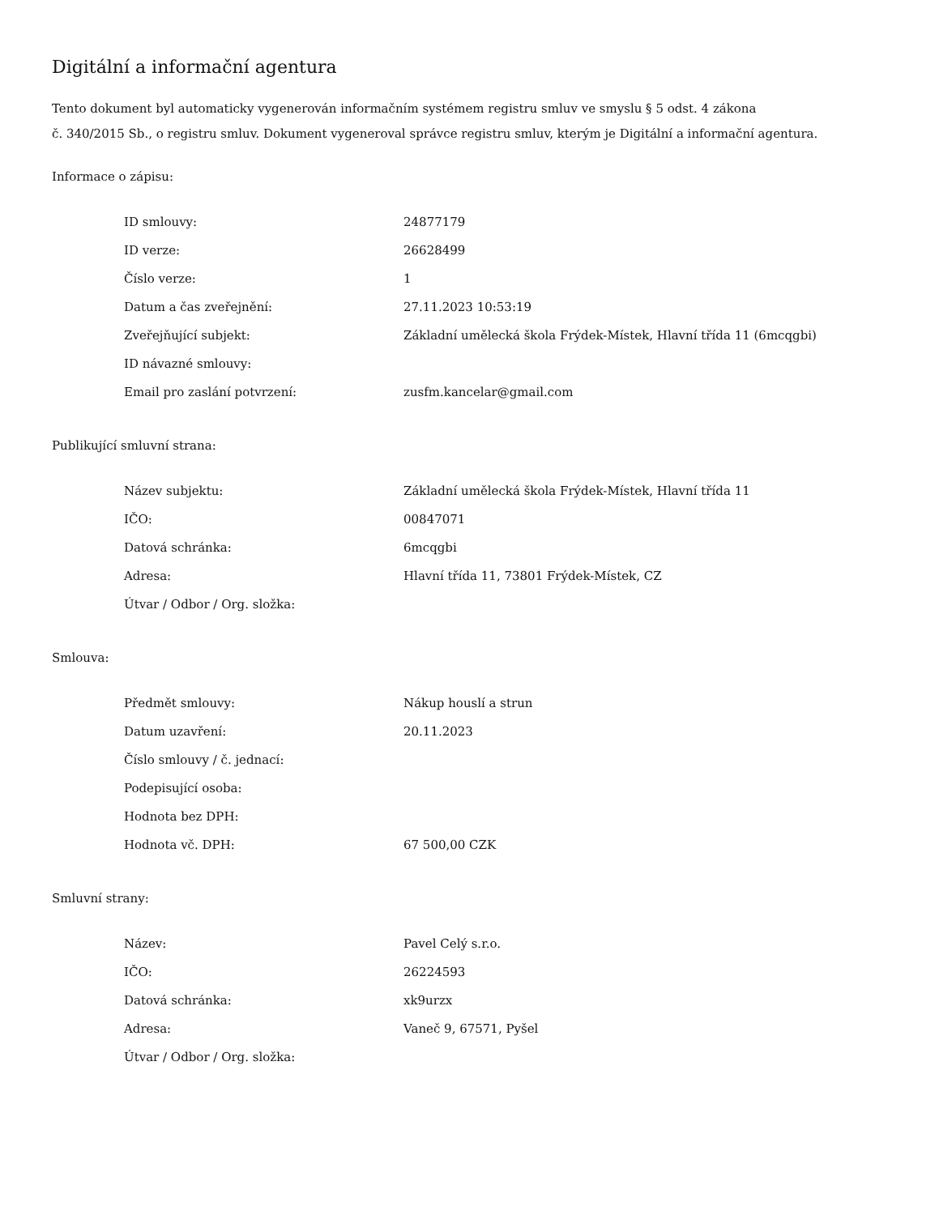Digitální a informační agentura
Tento dokument byl automaticky vygenerován informačním systémem registru smluv ve smyslu § 5 odst. 4 zákona
č. 340/2015 Sb., o registru smluv. Dokument vygeneroval správce registru smluv, kterým je Digitální a informační agentura.
Informace o zápisu:
| ID smlouvy: | 24877179 |
| ID verze: | 26628499 |
| Číslo verze: | 1 |
| Datum a čas zveřejnění: | 27.11.2023 10:53:19 |
| Zveřejňující subjekt: | Základní umělecká škola Frýdek-Místek, Hlavní třída 11 (6mcqgbi) |
| ID návazné smlouvy: | |
| Email pro zaslání potvrzení: | zusfm.kancelar@gmail.com |
Publikující smluvní strana:
| Název subjektu: | Základní umělecká škola Frýdek-Místek, Hlavní třída 11 |
| IČO: | 00847071 |
| Datová schránka: | 6mcqgbi |
| Adresa: | Hlavní třída 11, 73801 Frýdek-Místek, CZ |
| Útvar / Odbor / Org. složka: | |
Smlouva:
| Předmět smlouvy: | Nákup houslí a strun |
| Datum uzavření: | 20.11.2023 |
| Číslo smlouvy / č. jednací: | |
| Podepisující osoba: | |
| Hodnota bez DPH: | |
| Hodnota vč. DPH: | 67 500,00 CZK |
Smluvní strany:
| Název: | Pavel Celý s.r.o. |
| IČO: | 26224593 |
| Datová schránka: | xk9urzx |
| Adresa: | Vaneč 9, 67571, Pyšel |
| Útvar / Odbor / Org. složka: | |